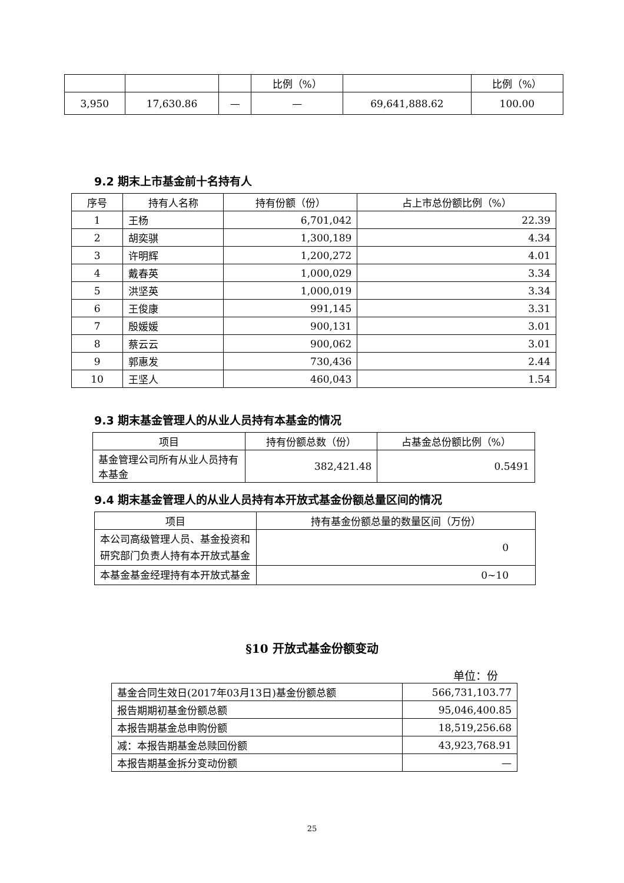| | | | 比例（%） | | 比例（%） |
| 3,950 | 17,630.86 | — | — | 69,641,888.62 | 100.00 |
9.2 期末上市基金前十名持有人
| 序号 | 持有人名称 | 持有份额（份） | 占上市总份额比例（%） |
| --- | --- | --- | --- |
| 1 | 王杨 | 6,701,042 | 22.39 |
| 2 | 胡奕骐 | 1,300,189 | 4.34 |
| 3 | 许明辉 | 1,200,272 | 4.01 |
| 4 | 戴春英 | 1,000,029 | 3.34 |
| 5 | 洪坚英 | 1,000,019 | 3.34 |
| 6 | 王俊康 | 991,145 | 3.31 |
| 7 | 殷媛媛 | 900,131 | 3.01 |
| 8 | 蔡云云 | 900,062 | 3.01 |
| 9 | 郭惠发 | 730,436 | 2.44 |
| 10 | 王坚人 | 460,043 | 1.54 |
9.3 期末基金管理人的从业人员持有本基金的情况
| 项目 | 持有份额总数（份） | 占基金总份额比例（%） |
| --- | --- | --- |
| 基金管理公司所有从业人员持有本基金 | 382,421.48 | 0.5491 |
9.4 期末基金管理人的从业人员持有本开放式基金份额总量区间的情况
| 项目 | 持有基金份额总量的数量区间（万份） |
| --- | --- |
| 本公司高级管理人员、基金投资和研究部门负责人持有本开放式基金 | 0 |
| 本基金基金经理持有本开放式基金 | 0~10 |
§10 开放式基金份额变动
单位：份
| 基金合同生效日(2017年03月13日)基金份额总额 | 566,731,103.77 |
| 报告期期初基金份额总额 | 95,046,400.85 |
| 本报告期基金总申购份额 | 18,519,256.68 |
| 减：本报告期基金总赎回份额 | 43,923,768.91 |
| 本报告期基金拆分变动份额 | — |
25